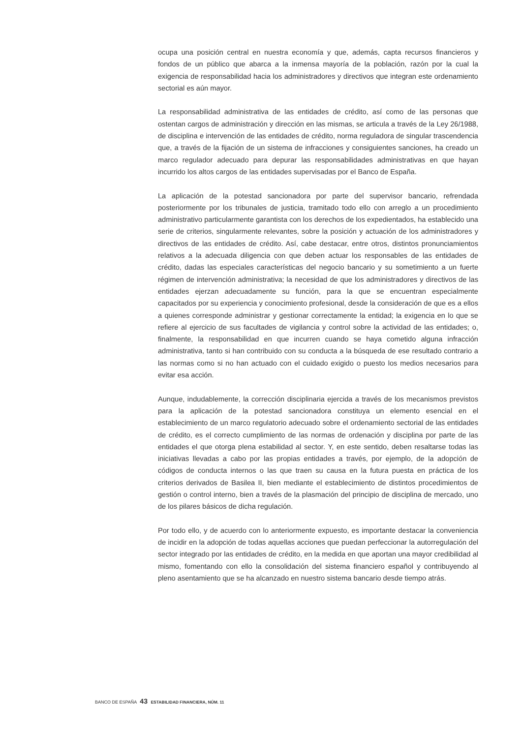ocupa una posición central en nuestra economía y que, además, capta recursos financieros y fondos de un público que abarca a la inmensa mayoría de la población, razón por la cual la exigencia de responsabilidad hacia los administradores y directivos que integran este ordenamiento sectorial es aún mayor.
La responsabilidad administrativa de las entidades de crédito, así como de las personas que ostentan cargos de administración y dirección en las mismas, se articula a través de la Ley 26/1988, de disciplina e intervención de las entidades de crédito, norma reguladora de singular trascendencia que, a través de la fijación de un sistema de infracciones y consiguientes sanciones, ha creado un marco regulador adecuado para depurar las responsabilidades administrativas en que hayan incurrido los altos cargos de las entidades supervisadas por el Banco de España.
La aplicación de la potestad sancionadora por parte del supervisor bancario, refrendada posteriormente por los tribunales de justicia, tramitado todo ello con arreglo a un procedimiento administrativo particularmente garantista con los derechos de los expedientados, ha establecido una serie de criterios, singularmente relevantes, sobre la posición y actuación de los administradores y directivos de las entidades de crédito. Así, cabe destacar, entre otros, distintos pronunciamientos relativos a la adecuada diligencia con que deben actuar los responsables de las entidades de crédito, dadas las especiales características del negocio bancario y su sometimiento a un fuerte régimen de intervención administrativa; la necesidad de que los administradores y directivos de las entidades ejerzan adecuadamente su función, para la que se encuentran especialmente capacitados por su experiencia y conocimiento profesional, desde la consideración de que es a ellos a quienes corresponde administrar y gestionar correctamente la entidad; la exigencia en lo que se refiere al ejercicio de sus facultades de vigilancia y control sobre la actividad de las entidades; o, finalmente, la responsabilidad en que incurren cuando se haya cometido alguna infracción administrativa, tanto si han contribuido con su conducta a la búsqueda de ese resultado contrario a las normas como si no han actuado con el cuidado exigido o puesto los medios necesarios para evitar esa acción.
Aunque, indudablemente, la corrección disciplinaria ejercida a través de los mecanismos previstos para la aplicación de la potestad sancionadora constituya un elemento esencial en el establecimiento de un marco regulatorio adecuado sobre el ordenamiento sectorial de las entidades de crédito, es el correcto cumplimiento de las normas de ordenación y disciplina por parte de las entidades el que otorga plena estabilidad al sector. Y, en este sentido, deben resaltarse todas las iniciativas llevadas a cabo por las propias entidades a través, por ejemplo, de la adopción de códigos de conducta internos o las que traen su causa en la futura puesta en práctica de los criterios derivados de Basilea II, bien mediante el establecimiento de distintos procedimientos de gestión o control interno, bien a través de la plasmación del principio de disciplina de mercado, uno de los pilares básicos de dicha regulación.
Por todo ello, y de acuerdo con lo anteriormente expuesto, es importante destacar la conveniencia de incidir en la adopción de todas aquellas acciones que puedan perfeccionar la autorregulación del sector integrado por las entidades de crédito, en la medida en que aportan una mayor credibilidad al mismo, fomentando con ello la consolidación del sistema financiero español y contribuyendo al pleno asentamiento que se ha alcanzado en nuestro sistema bancario desde tiempo atrás.
BANCO DE ESPAÑA 43 ESTABILIDAD FINANCIERA, NÚM. 11